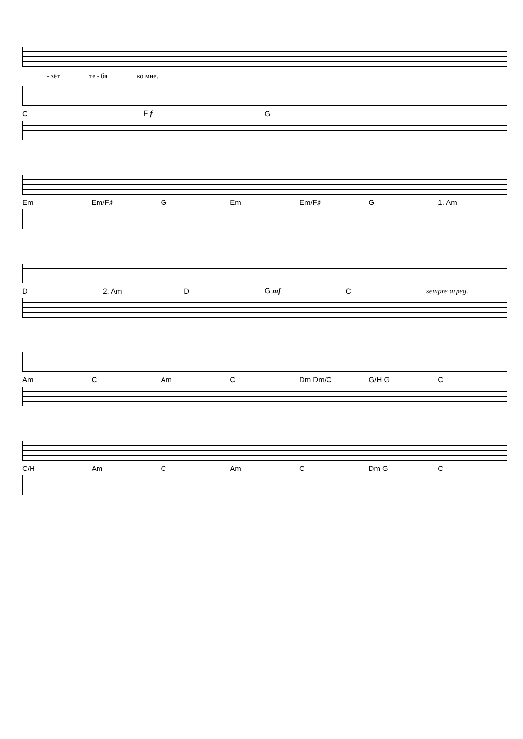- зёт те - бя ко мне.
C F f G
Em Em/F♯ G Em Em/F♯ G 1. Am
D 2. Am D G mf C sempre arpeg.
Am C Am C Dm Dm/C G/H G C
C/H Am C Am C Dm G C